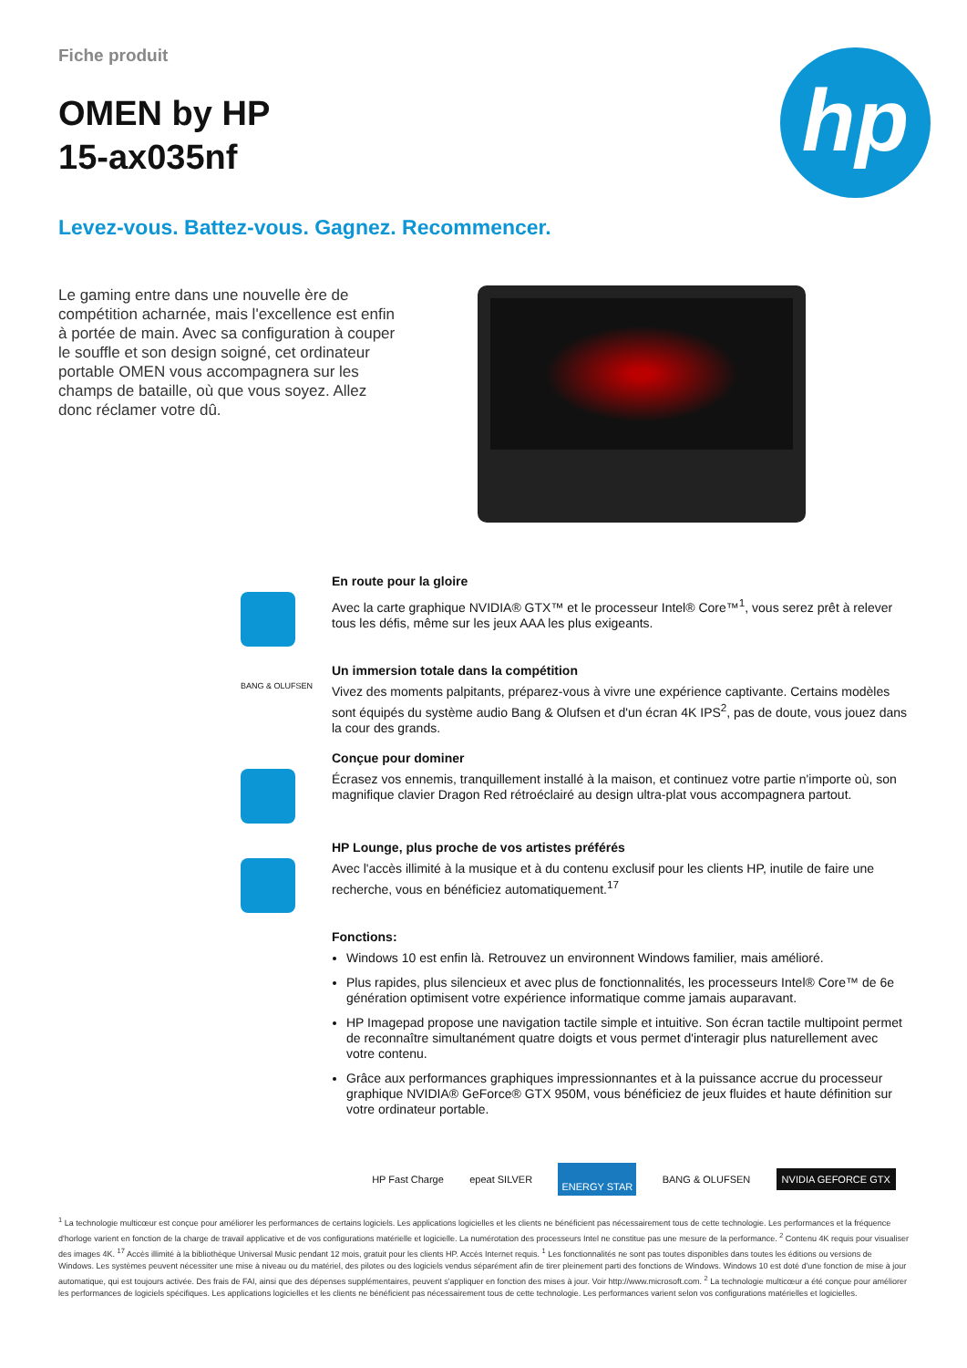hp
Fiche produit
OMEN by HP
15-ax035nf
Levez-vous. Battez-vous. Gagnez. Recommencer.
Le gaming entre dans une nouvelle ère de compétition acharnée, mais l'excellence est enfin à portée de main. Avec sa configuration à couper le souffle et son design soigné, cet ordinateur portable OMEN vous accompagnera sur les champs de bataille, où que vous soyez. Allez donc réclamer votre dû.
En route pour la gloire
Avec la carte graphique NVIDIA® GTX™ et le processeur Intel® Core™<sup>1</sup>, vous serez prêt à relever tous les défis, même sur les jeux AAA les plus exigeants.
BANG & OLUFSEN
Un immersion totale dans la compétition
Vivez des moments palpitants, préparez-vous à vivre une expérience captivante. Certains modèles sont équipés du système audio Bang & Olufsen et d'un écran 4K IPS<sup>2</sup>, pas de doute, vous jouez dans la cour des grands.
Conçue pour dominer
Écrasez vos ennemis, tranquillement installé à la maison, et continuez votre partie n'importe où, son magnifique clavier Dragon Red rétroéclairé au design ultra-plat vous accompagnera partout.
HP Lounge, plus proche de vos artistes préférés
Avec l'accès illimité à la musique et à du contenu exclusif pour les clients HP, inutile de faire une recherche, vous en bénéficiez automatiquement.<sup>17</sup>
Fonctions:
Windows 10 est enfin là. Retrouvez un environnent Windows familier, mais amélioré.
Plus rapides, plus silencieux et avec plus de fonctionnalités, les processeurs Intel® Core™ de 6e génération optimisent votre expérience informatique comme jamais auparavant.
HP Imagepad propose une navigation tactile simple et intuitive. Son écran tactile multipoint permet de reconnaître simultanément quatre doigts et vous permet d'interagir plus naturellement avec votre contenu.
Grâce aux performances graphiques impressionnantes et à la puissance accrue du processeur graphique NVIDIA® GeForce® GTX 950M, vous bénéficiez de jeux fluides et haute définition sur votre ordinateur portable.
HP Fast Charge epeat SILVER ENERGY STAR BANG & OLUFSEN NVIDIA GEFORCE GTX
<sup>1</sup> La technologie multicœur est conçue pour améliorer les performances de certains logiciels. Les applications logicielles et les clients ne bénéficient pas nécessairement tous de cette technologie. Les performances et la fréquence d'horloge varient en fonction de la charge de travail applicative et de vos configurations matérielle et logicielle. La numérotation des processeurs Intel ne constitue pas une mesure de la performance. <sup>2</sup> Contenu 4K requis pour visualiser des images 4K. <sup>17</sup> Accès illimité à la bibliothèque Universal Music pendant 12 mois, gratuit pour les clients HP. Accès Internet requis. <sup>1</sup> Les fonctionnalités ne sont pas toutes disponibles dans toutes les éditions ou versions de Windows. Les systèmes peuvent nécessiter une mise à niveau ou du matériel, des pilotes ou des logiciels vendus séparément afin de tirer pleinement parti des fonctions de Windows. Windows 10 est doté d'une fonction de mise à jour automatique, qui est toujours activée. Des frais de FAI, ainsi que des dépenses supplémentaires, peuvent s'appliquer en fonction des mises à jour. Voir http://www.microsoft.com. <sup>2</sup> La technologie multicœur a été conçue pour améliorer les performances de logiciels spécifiques. Les applications logicielles et les clients ne bénéficient pas nécessairement tous de cette technologie. Les performances varient selon vos configurations matérielles et logicielles.